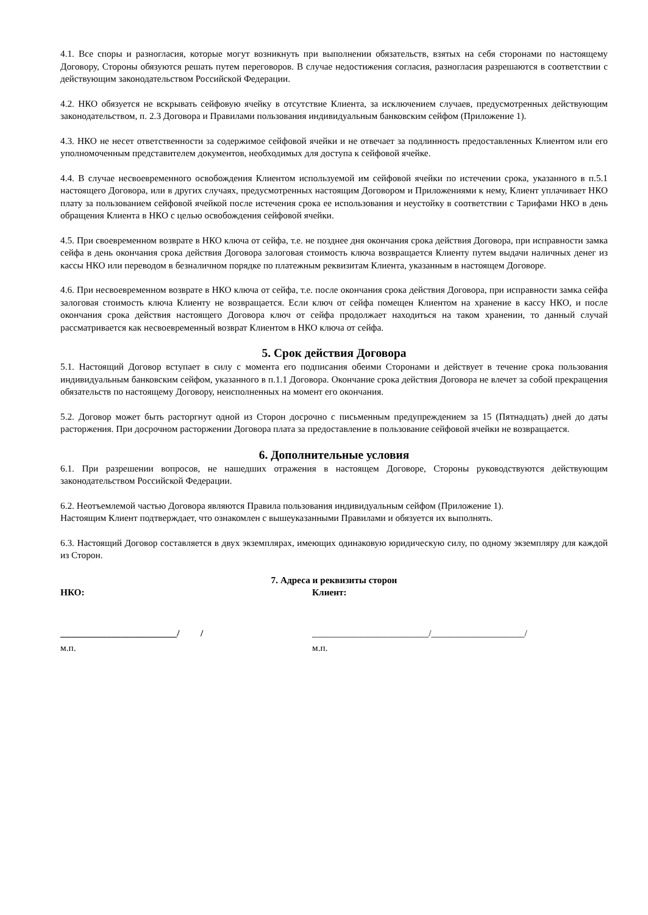4.1. Все споры и разногласия, которые могут возникнуть при выполнении обязательств, взятых на себя сторонами по настоящему Договору, Стороны обязуются решать путем переговоров. В случае недостижения согласия, разногласия разрешаются в соответствии с действующим законодательством Российской Федерации.
4.2. НКО обязуется не вскрывать сейфовую ячейку в отсутствие Клиента, за исключением случаев, предусмотренных действующим законодательством, п. 2.3 Договора и Правилами пользования индивидуальным банковским сейфом (Приложение 1).
4.3. НКО не несет ответственности за содержимое сейфовой ячейки и не отвечает за подлинность предоставленных Клиентом или его уполномоченным представителем документов, необходимых для доступа к сейфовой ячейке.
4.4. В случае несвоевременного освобождения Клиентом используемой им сейфовой ячейки по истечении срока, указанного в п.5.1 настоящего Договора, или в других случаях, предусмотренных настоящим Договором и Приложениями к нему, Клиент уплачивает НКО плату за пользованием сейфовой ячейкой после истечения срока ее использования и неустойку в соответствии с Тарифами НКО в день обращения Клиента в НКО с целью освобождения сейфовой ячейки.
4.5. При своевременном возврате в НКО ключа от сейфа, т.е. не позднее дня окончания срока действия Договора, при исправности замка сейфа в день окончания срока действия Договора залоговая стоимость ключа возвращается Клиенту путем выдачи наличных денег из кассы НКО или переводом в безналичном порядке по платежным реквизитам Клиента, указанным в настоящем Договоре.
4.6. При несвоевременном возврате в НКО ключа от сейфа, т.е. после окончания срока действия Договора, при исправности замка сейфа залоговая стоимость ключа Клиенту не возвращается. Если ключ от сейфа помещен Клиентом на хранение в кассу НКО, и после окончания срока действия настоящего Договора ключ от сейфа продолжает находиться на таком хранении, то данный случай рассматривается как несвоевременный возврат Клиентом в НКО ключа от сейфа.
5. Срок действия Договора
5.1. Настоящий Договор вступает в силу с момента его подписания обеими Сторонами и действует в течение срока пользования индивидуальным банковским сейфом, указанного в п.1.1 Договора. Окончание срока действия Договора не влечет за собой прекращения обязательств по настоящему Договору, неисполненных на момент его окончания.
5.2. Договор может быть расторгнут одной из Сторон досрочно с письменным предупреждением за 15 (Пятнадцать) дней до даты расторжения. При досрочном расторжении Договора плата за предоставление в пользование сейфовой ячейки не возвращается.
6. Дополнительные условия
6.1. При разрешении вопросов, не нашедших отражения в настоящем Договоре, Стороны руководствуются действующим законодательством Российской Федерации.
6.2. Неотъемлемой частью Договора являются Правила пользования индивидуальным сейфом (Приложение 1).
Настоящим Клиент подтверждает, что ознакомлен с вышеуказанными Правилами и обязуется их выполнять.
6.3. Настоящий Договор составляется в двух экземплярах, имеющих одинаковую юридическую силу, по одному экземпляру для каждой из Сторон.
7. Адреса и реквизиты сторон
НКО: Клиент:
_________________________/ / _________________________/____________________/
м.п. м.п.